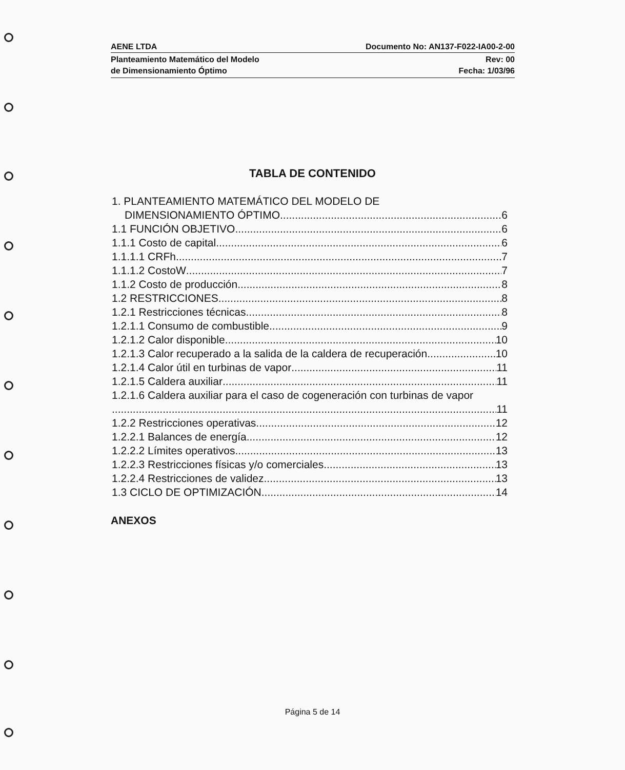AENE LTDA Documento No: AN137-F022-IA00-2-00
Planteamiento Matemático del Modelo
de Dimensionamiento Óptimo Rev: 00
Fecha: 1/03/96
TABLA DE CONTENIDO
1. PLANTEAMIENTO MATEMÁTICO DEL MODELO DE
DIMENSIONAMIENTO ÓPTIMO 6
1.1 FUNCIÓN OBJETIVO 6
1.1.1 Costo de capital 6
1.1.1.1 CRFh 7
1.1.1.2 CostoW 7
1.1.2 Costo de producción 8
1.2 RESTRICCIONES 8
1.2.1 Restricciones técnicas 8
1.2.1.1 Consumo de combustible 9
1.2.1.2 Calor disponible 10
1.2.1.3 Calor recuperado a la salida de la caldera de recuperación 10
1.2.1.4 Calor útil en turbinas de vapor 11
1.2.1.5 Caldera auxiliar 11
1.2.1.6 Caldera auxiliar para el caso de cogeneración con turbinas de vapor
11
1.2.2 Restricciones operativas 12
1.2.2.1 Balances de energía 12
1.2.2.2 Límites operativos 13
1.2.2.3 Restricciones físicas y/o comerciales 13
1.2.2.4 Restricciones de validez 13
1.3 CICLO DE OPTIMIZACIÓN 14
ANEXOS
Página 5 de 14